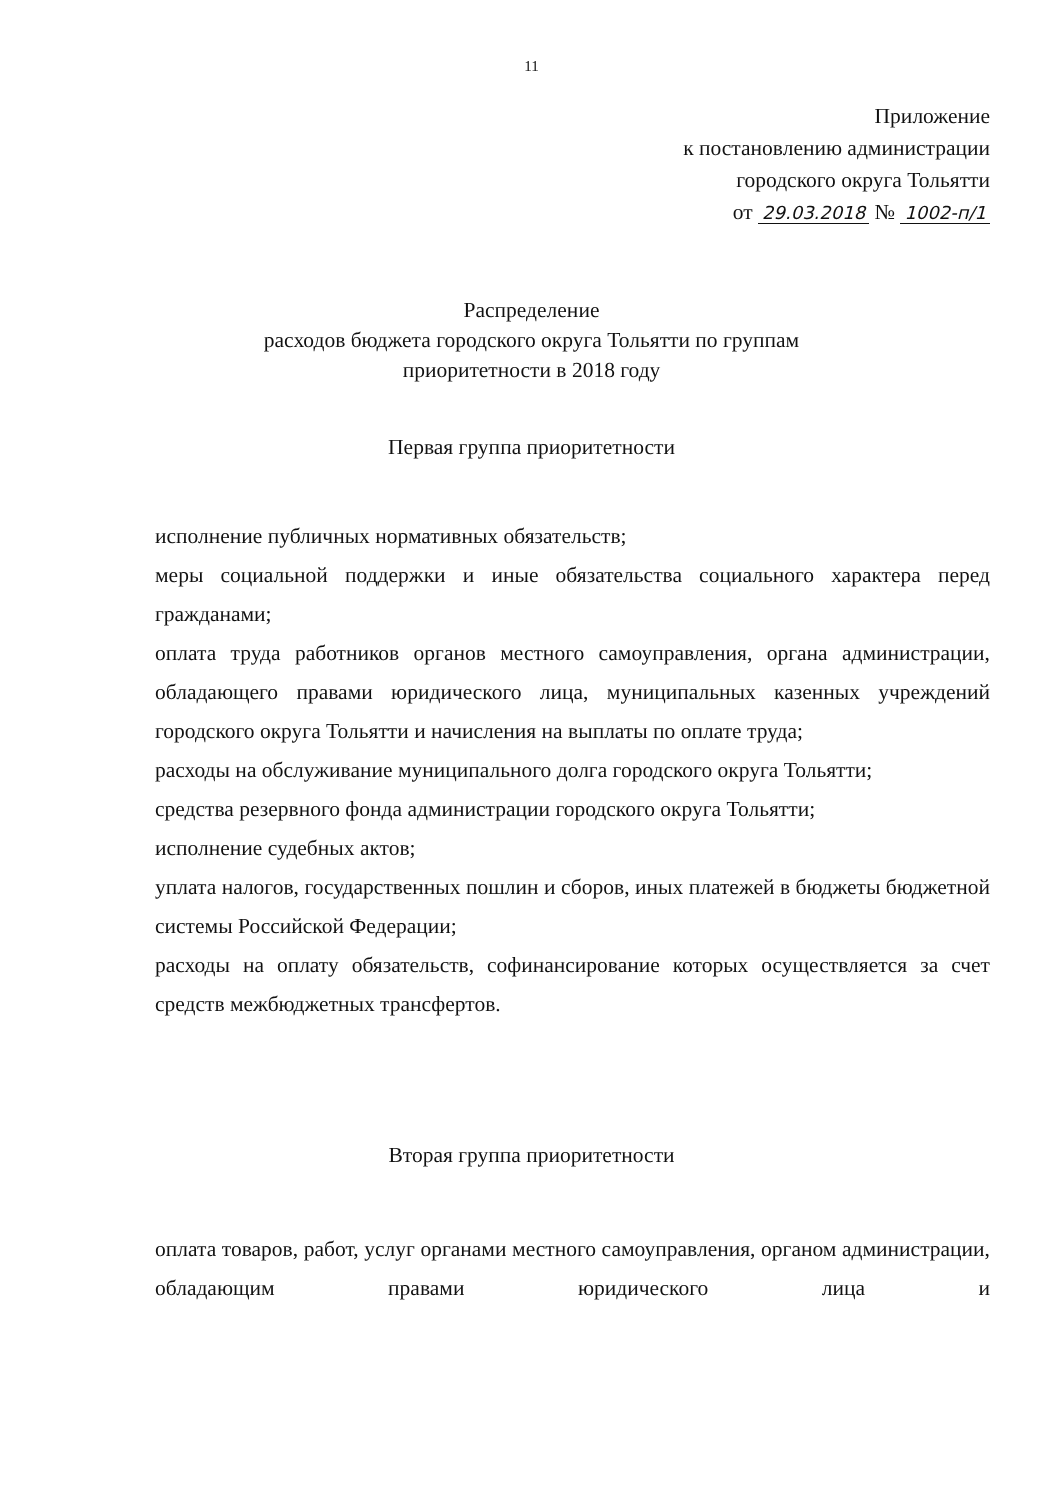11
Приложение
к постановлению администрации
городского округа Тольятти
от 29.03.2018 № 1002-п/1
Распределение
расходов бюджета городского округа Тольятти по группам
приоритетности в 2018 году
Первая группа приоритетности
исполнение публичных нормативных обязательств;
меры социальной поддержки и иные обязательства социального характера перед гражданами;
оплата труда работников органов местного самоуправления, органа администрации, обладающего правами юридического лица, муниципальных казенных учреждений городского округа Тольятти и начисления на выплаты по оплате труда;
расходы на обслуживание муниципального долга городского округа Тольятти;
средства резервного фонда администрации городского округа Тольятти;
исполнение судебных актов;
уплата налогов, государственных пошлин и сборов, иных платежей в бюджеты бюджетной системы Российской Федерации;
расходы на оплату обязательств, софинансирование которых осуществляется за счет средств межбюджетных трансфертов.
Вторая группа приоритетности
оплата товаров, работ, услуг органами местного самоуправления, органом администрации, обладающим правами юридического лица и